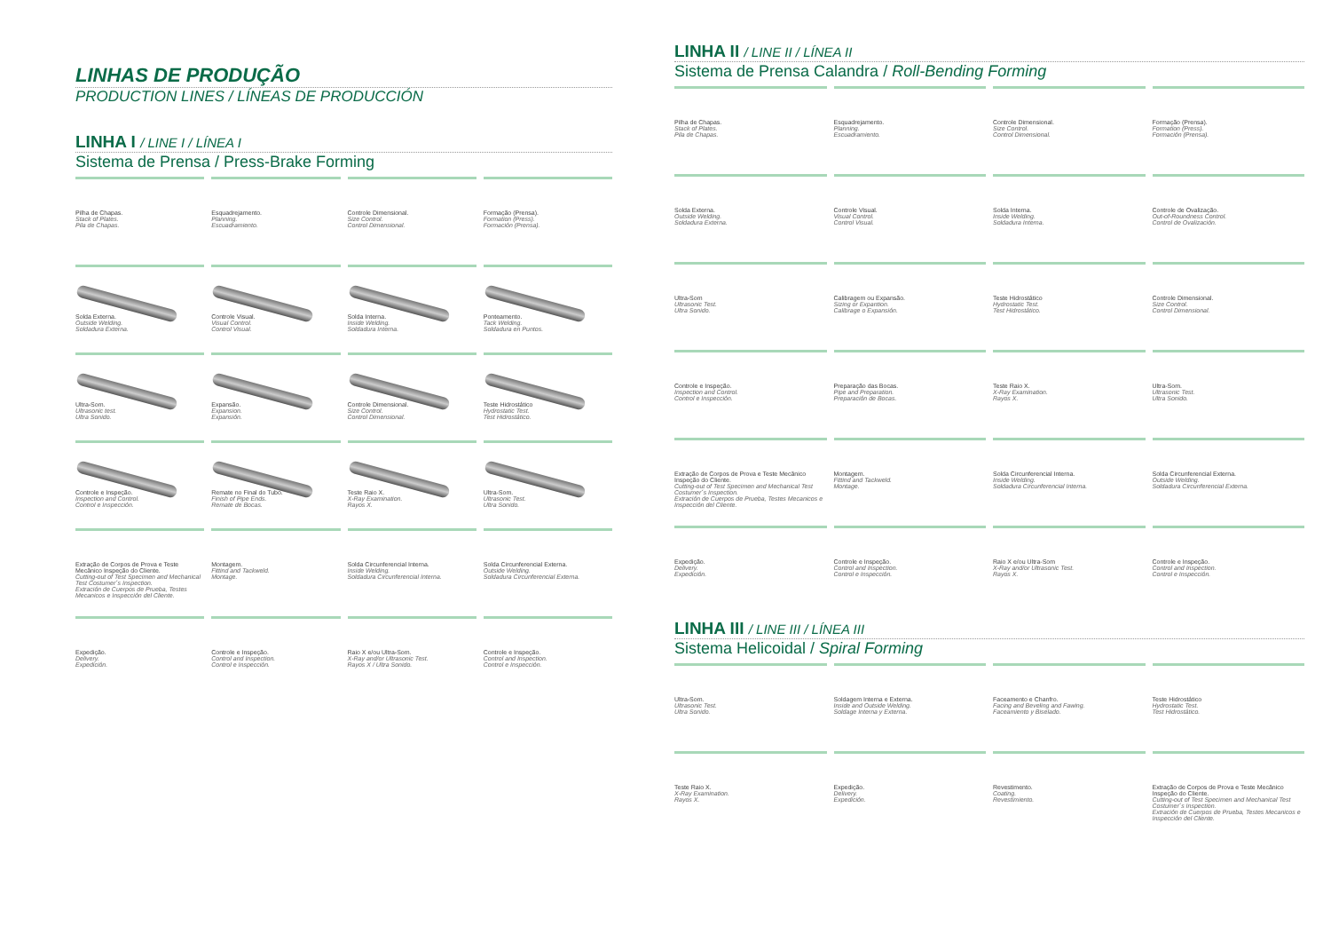LINHAS DE PRODUÇÃO
PRODUCTION LINES / LÍNEAS DE PRODUCCIÓN
LINHA I / LINE I / LÍNEA I
Sistema de Prensa / Press-Brake Forming
Pilha de Chapas.
Stack of Plates.
Pila de Chapas.
Esquadrejamento.
Planning.
Escuadramiento.
Controle Dimensional.
Size Control.
Control Dimensional.
Formação (Prensa).
Formation (Press).
Formación (Prensa).
Solda Externa.
Outside Welding.
Soldadura Externa.
Controle Visual.
Visual Control.
Control Visual.
Solda Interna.
Inside Welding.
Soldadura Interna.
Ponteamento.
Tack Welding.
Soldadura en Puntos.
Ultra-Som.
Ultrasonic test.
Ultra Sonido.
Expansão.
Expansion.
Expansión.
Controle Dimensional.
Size Control.
Control Dimensional.
Teste Hidrostático
Hydrostatic Test.
Test Hidrostático.
Controle e Inspeção.
Inspection and Control.
Control e Inspección.
Remate no Final do Tubo.
Finish of Pipe Ends.
Remate de Bocas.
Teste Raio X.
X-Ray Examination.
Rayos X.
Ultra-Som.
Ultrasonic Test.
Ultra Sonido.
Extração de Corpos de Prova e Teste Mecânico Inspeção do Cliente.
Cutting-out of Test Specimen and Mechanical Test Costumer´s Inspection.
Extración de Cuerpos de Prueba, Testes Mecanicos e Inspección del Cliente.
Montagem.
Fittind and Tackweld.
Montage.
Solda Circunferencial Interna.
Inside Welding.
Soldadura Circunferencial Interna.
Solda Circunferencial Externa.
Outside Welding.
Soldadura Circunferencial Externa.
Expedição.
Delivery.
Expedición.
Controle e Inspeção.
Control and Inspection.
Control e Inspección.
Raio X e/ou Ultra-Som.
X-Ray and/or Ultrasonic Test.
Rayos X / Ultra Sonido.
Controle e Inspeção.
Control and Inspection.
Control e Inspección.
LINHA II / LINE II / LÍNEA II
Sistema de Prensa Calandra / Roll-Bending Forming
Pilha de Chapas.
Stack of Plates.
Pila de Chapas.
Esquadrejamento.
Planning.
Escuadramiento.
Controle Dimensional.
Size Control.
Control Dimensional.
Formação (Prensa).
Formation (Press).
Formación (Prensa).
Solda Externa.
Outside Welding.
Soldadura Externa.
Controle Visual.
Visual Control.
Control Visual.
Solda Interna.
Inside Welding.
Soldadura Interna.
Controle de Ovalização.
Out-of-Roundness Control.
Control de Ovalización.
Ultra-Som
Ultrasonic Test.
Ultra Sonido.
Calibragem ou Expansão.
Sizing or Expantion.
Calibrage o Expansión.
Teste Hidrostático
Hydrostatic Test.
Test Hidrostático.
Controle Dimensional.
Size Control.
Control Dimensional.
Controle e Inspeção.
Inspection and Control.
Control e Inspección.
Preparação das Bocas.
Pipe and Preparation.
Preparación de Bocas.
Teste Raio X.
X-Ray Examination.
Rayos X.
Ultra-Som.
Ultrasonic Test.
Ultra Sonido.
Extração de Corpos de Prova e Teste Mecânico Inspeção do Cliente.
Cutting-out of Test Specimen and Mechanical Test Costumer´s Inspection.
Extración de Cuerpos de Prueba, Testes Mecanicos e Inspección del Cliente.
Montagem.
Fittind and Tackweld.
Montage.
Solda Circunferencial Interna.
Inside Welding.
Soldadura Circunferencial Interna.
Solda Circunferencial Externa.
Outside Welding.
Soldadura Circunferencial Externa.
Expedição.
Delivery.
Expedición.
Controle e Inspeção.
Control and Inspection.
Control e Inspección.
Raio X e/ou Ultra-Som
X-Ray and/or Ultrasonic Test.
Rayos X.
Controle e Inspeção.
Control and Inspection.
Control e Inspección.
LINHA III / LINE III / LÍNEA III
Sistema Helicoidal / Spiral Forming
Ultra-Som.
Ultrasonic Test.
Ultra Sonido.
Soldagem Interna e Externa.
Inside and Outside Welding.
Soldage Interna y Externa.
Faceamento e Chanfro.
Facing and Beveling and Fawing.
Faceamiento y Biselado.
Teste Hidrostático
Hydrostatic Test.
Test Hidrostático.
Teste Raio X.
X-Ray Examination.
Rayos X.
Expedição.
Delivery.
Expedición.
Revestimento.
Coating.
Revestimiento.
Extração de Corpos de Prova e Teste Mecânico Inspeção do Cliente.
Cutting-out of Test Specimen and Mechanical Test Costumer´s Inspection.
Extración de Cuerpos de Prueba, Testes Mecanicos e Inspección del Cliente.